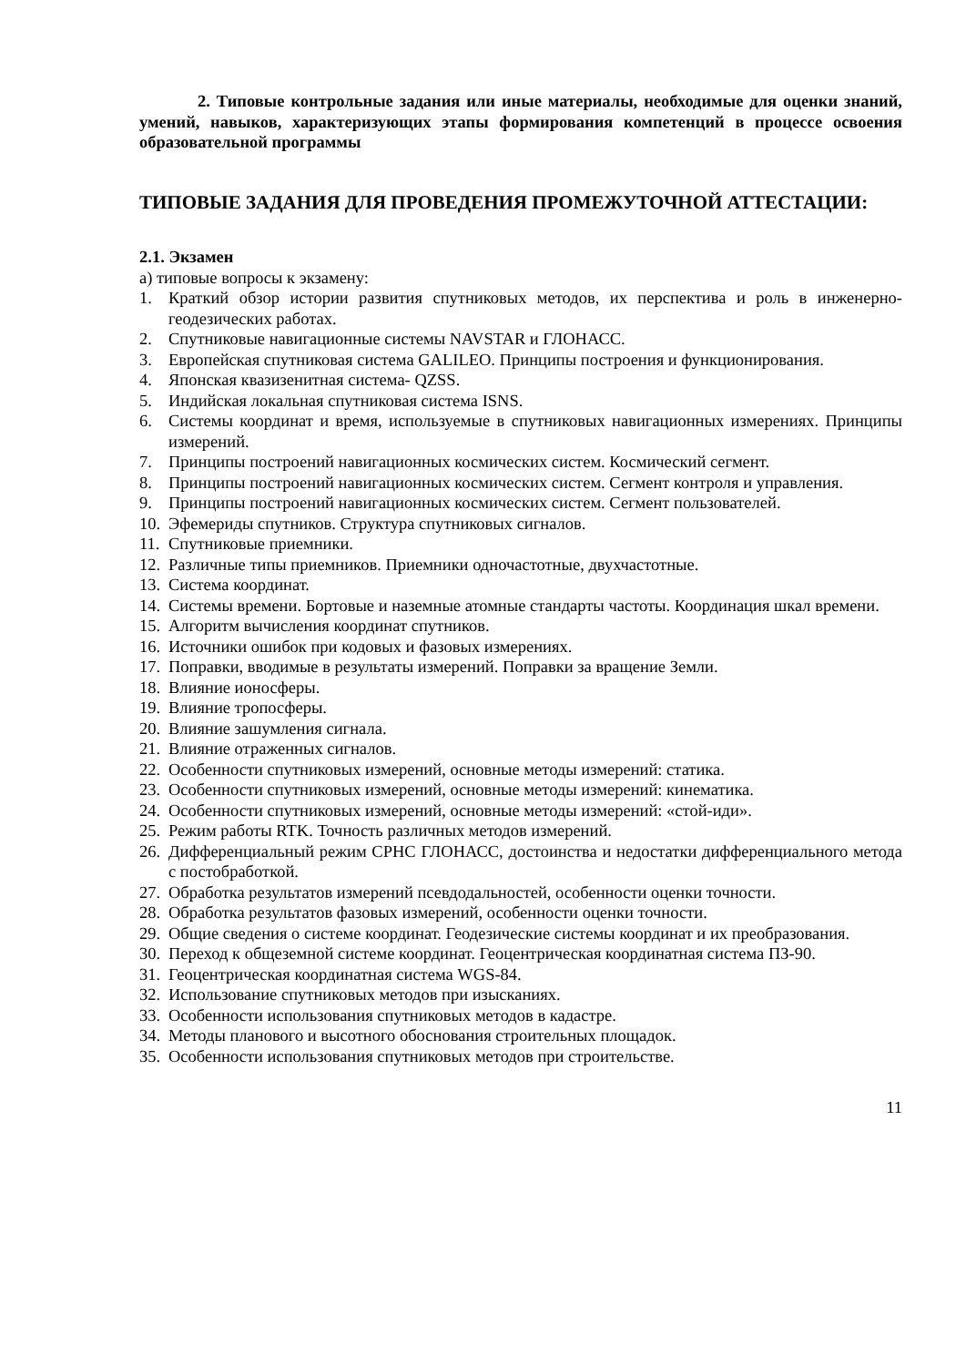2. Типовые контрольные задания или иные материалы, необходимые для оценки знаний, умений, навыков, характеризующих этапы формирования компетенций в процессе освоения образовательной программы
ТИПОВЫЕ ЗАДАНИЯ ДЛЯ ПРОВЕДЕНИЯ ПРОМЕЖУТОЧНОЙ АТТЕСТАЦИИ:
2.1. Экзамен
а) типовые вопросы к экзамену:
1. Краткий обзор истории развития спутниковых методов, их перспектива и роль в инженерно-геодезических работах.
2. Спутниковые навигационные системы NAVSTAR и ГЛОНАСС.
3. Европейская спутниковая система GALILEO. Принципы построения и функционирования.
4. Японская квазизенитная система- QZSS.
5. Индийская локальная спутниковая система ISNS.
6. Системы координат и время, используемые в спутниковых навигационных измерениях. Принципы измерений.
7. Принципы построений навигационных космических систем. Космический сегмент.
8. Принципы построений навигационных космических систем. Сегмент контроля и управления.
9. Принципы построений навигационных космических систем. Сегмент пользователей.
10. Эфемериды спутников. Структура спутниковых сигналов.
11. Спутниковые приемники.
12. Различные типы приемников. Приемники одночастотные, двухчастотные.
13. Система координат.
14. Системы времени. Бортовые и наземные атомные стандарты частоты. Координация шкал времени.
15. Алгоритм вычисления координат спутников.
16. Источники ошибок при кодовых и фазовых измерениях.
17. Поправки, вводимые в результаты измерений. Поправки за вращение Земли.
18. Влияние ионосферы.
19. Влияние тропосферы.
20. Влияние зашумления сигнала.
21. Влияние отраженных сигналов.
22. Особенности спутниковых измерений, основные методы измерений: статика.
23. Особенности спутниковых измерений, основные методы измерений: кинематика.
24. Особенности спутниковых измерений, основные методы измерений: «стой-иди».
25. Режим работы RTK. Точность различных методов измерений.
26. Дифференциальный режим СРНС ГЛОНАСС, достоинства и недостатки дифференциального метода с постобработкой.
27. Обработка результатов измерений псевдодальностей, особенности оценки точности.
28. Обработка результатов фазовых измерений, особенности оценки точности.
29. Общие сведения о системе координат. Геодезические системы координат и их преобразования.
30. Переход к общеземной системе координат. Геоцентрическая координатная система ПЗ-90.
31. Геоцентрическая координатная система WGS-84.
32. Использование спутниковых методов при изысканиях.
33. Особенности использования спутниковых методов в кадастре.
34. Методы планового и высотного обоснования строительных площадок.
35. Особенности использования спутниковых методов при строительстве.
11